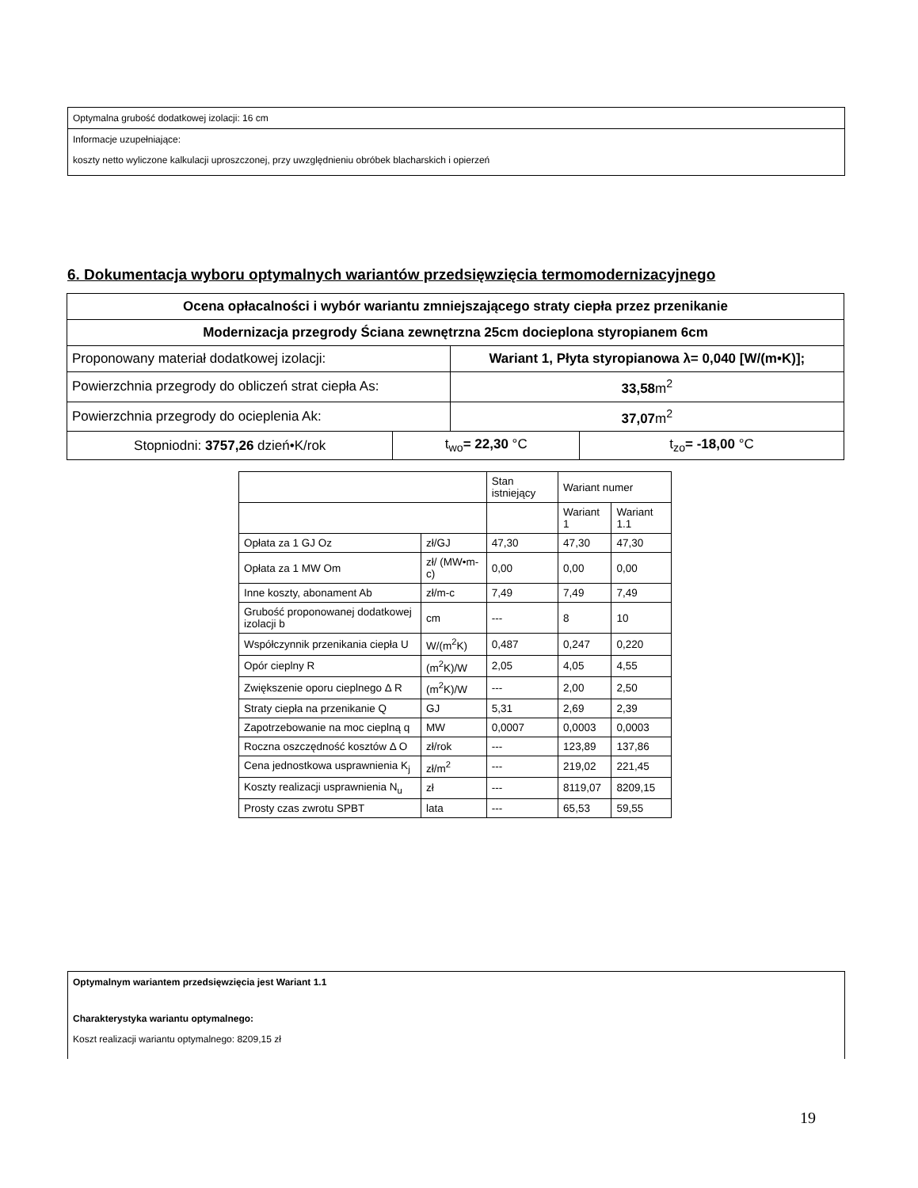Optymalna grubość dodatkowej izolacji: 16 cm
Informacje uzupełniające:
koszty netto wyliczone kalkulacji uproszczonej, przy uwzględnieniu obróbek blacharskich i opierzeń
6. Dokumentacja wyboru optymalnych wariantów przedsięwzięcia termomodernizacyjnego
| Ocena opłacalności i wybór wariantu zmniejszającego straty ciepła przez przenikanie | | | |
| Modernizacja przegrody Ściana zewnętrzna 25cm docieplona styropianem 6cm | | | |
| Proponowany materiał dodatkowej izolacji: | | Wariant 1, Płyta styropianowa λ= 0,040 [W/(m•K)]; | |
| Powierzchnia przegrody do obliczeń strat ciepła As: | | 33,58 m<sup>2</sup> | |
| Powierzchnia przegrody do ocieplenia Ak: | | 37,07 m<sup>2</sup> | |
| Stopniodni: 3757,26 dzień•K/rok | t<sub>wo</sub> = 22,30 °C | | t<sub>zo</sub> = -18,00 °C |
| | | Stan istniejący | Wariant numer | |
| | | | Wariant 1 | Wariant 1.1 |
| Opłata za 1 GJ Oz | zł/GJ | 47,30 | 47,30 | 47,30 |
| Opłata za 1 MW Om | zł/ (MW•m-c) | 0,00 | 0,00 | 0,00 |
| Inne koszty, abonament Ab | zł/m-c | 7,49 | 7,49 | 7,49 |
| Grubość proponowanej dodatkowej izolacji b | cm | --- | 8 | 10 |
| Współczynnik przenikania ciepła U | W/(m<sup>2</sup>K) | 0,487 | 0,247 | 0,220 |
| Opór cieplny R | (m<sup>2</sup>K)/W | 2,05 | 4,05 | 4,55 |
| Zwiększenie oporu cieplnego Δ R | (m<sup>2</sup>K)/W | --- | 2,00 | 2,50 |
| Straty ciepła na przenikanie Q | GJ | 5,31 | 2,69 | 2,39 |
| Zapotrzebowanie na moc cieplną q | MW | 0,0007 | 0,0003 | 0,0003 |
| Roczna oszczędność kosztów Δ O | zł/rok | --- | 123,89 | 137,86 |
| Cena jednostkowa usprawnienia K<sub>j</sub> | zł/m<sup>2</sup> | --- | 219,02 | 221,45 |
| Koszty realizacji usprawnienia N<sub>u</sub> | zł | --- | 8119,07 | 8209,15 |
| Prosty czas zwrotu SPBT | lata | --- | 65,53 | 59,55 |
Optymalnym wariantem przedsięwzięcia jest Wariant 1.1
Charakterystyka wariantu optymalnego:
Koszt realizacji wariantu optymalnego: 8209,15 zł
19